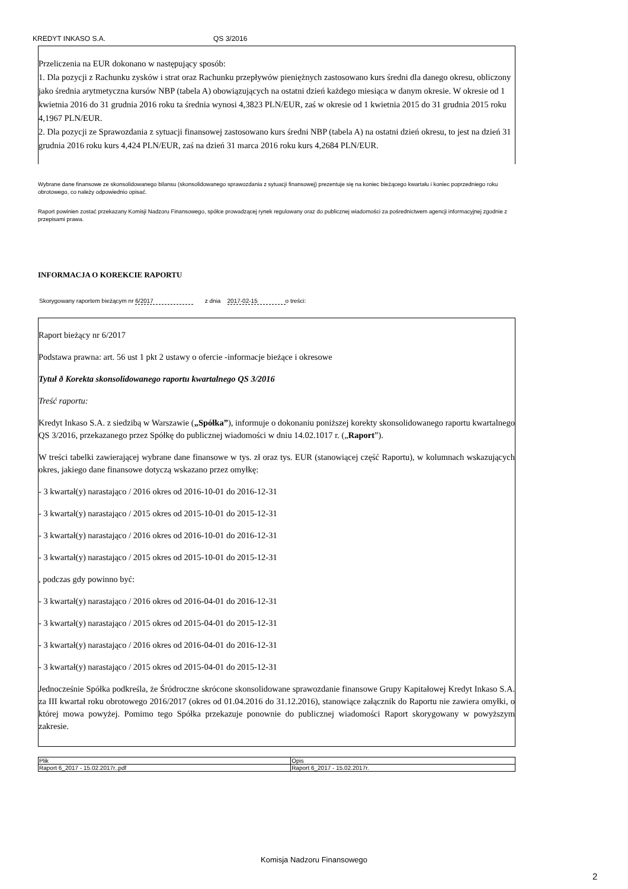KREDYT INKASO S.A. QS 3/2016
Przeliczenia na EUR dokonano w następujący sposób:
1. Dla pozycji z Rachunku zysków i strat oraz Rachunku przepływów pieniężnych zastosowano kurs średni dla danego okresu, obliczony jako średnia arytmetyczna kursów NBP (tabela A) obowiązujących na ostatni dzień każdego miesiąca w danym okresie. W okresie od 1 kwietnia 2016 do 31 grudnia 2016 roku ta średnia wynosi 4,3823 PLN/EUR, zaś w okresie od 1 kwietnia 2015 do 31 grudnia 2015 roku 4,1967 PLN/EUR.
2. Dla pozycji ze Sprawozdania z sytuacji finansowej zastosowano kurs średni NBP (tabela A) na ostatni dzień okresu, to jest na dzień 31 grudnia 2016 roku kurs 4,424 PLN/EUR, zaś na dzień 31 marca 2016 roku kurs 4,2684 PLN/EUR.
Wybrane dane finansowe ze skonsolidowanego bilansu (skonsolidowanego sprawozdania z sytuacji finansowej) prezentuje się na koniec bieżącego kwartału i koniec poprzedniego roku obrotowego, co należy odpowiednio opisać.
Raport powinien zostać przekazany Komisji Nadzoru Finansowego, spółce prowadzącej rynek regulowany oraz do publicznej wiadomości za pośrednictwem agencji informacyjnej zgodnie z przepisami prawa.
INFORMACJA O KOREKCIE RAPORTU
Skorygowany raportem bieżącym nr 6/2017 z dnia 2017-02-15 o treści:
Raport bieżący nr 6/2017
Podstawa prawna: art. 56 ust 1 pkt 2 ustawy o ofercie -informacje bieżące i okresowe
Tytuł ð Korekta skonsolidowanego raportu kwartalnego QS 3/2016
Treść raportu:
Kredyt Inkaso S.A. z siedzibą w Warszawie („Spółka”), informuje o dokonaniu poniższej korekty skonsolidowanego raportu kwartalnego QS 3/2016, przekazanego przez Spółkę do publicznej wiadomości w dniu 14.02.1017 r. („Raport”).
W treści tabelki zawierającej wybrane dane finansowe w tys. zł oraz tys. EUR (stanowiącej część Raportu), w kolumnach wskazujących okres, jakiego dane finansowe dotyczą wskazano przez omyłkę:
- 3 kwartał(y) narastająco / 2016 okres od 2016-10-01 do 2016-12-31
- 3 kwartał(y) narastająco / 2015 okres od 2015-10-01 do 2015-12-31
- 3 kwartał(y) narastająco / 2016 okres od 2016-10-01 do 2016-12-31
- 3 kwartał(y) narastająco / 2015 okres od 2015-10-01 do 2015-12-31
, podczas gdy powinno być:
- 3 kwartał(y) narastająco / 2016 okres od 2016-04-01 do 2016-12-31
- 3 kwartał(y) narastająco / 2015 okres od 2015-04-01 do 2015-12-31
- 3 kwartał(y) narastająco / 2016 okres od 2016-04-01 do 2016-12-31
- 3 kwartał(y) narastająco / 2015 okres od 2015-04-01 do 2015-12-31
Jednocześnie Spółka podkreśla, że Śródroczne skrócone skonsolidowane sprawozdanie finansowe Grupy Kapitałowej Kredyt Inkaso S.A. za III kwartał roku obrotowego 2016/2017 (okres od 01.04.2016 do 31.12.2016), stanowiące załącznik do Raportu nie zawiera omyłki, o której mowa powyżej. Pomimo tego Spółka przekazuje ponownie do publicznej wiadomości Raport skorygowany w powyższym zakresie.
| Plik | Opis |
| --- | --- |
| Raport 6_2017 - 15.02.2017r..pdf | Raport 6_2017 - 15.02.2017r. |
Komisja Nadzoru Finansowego
2